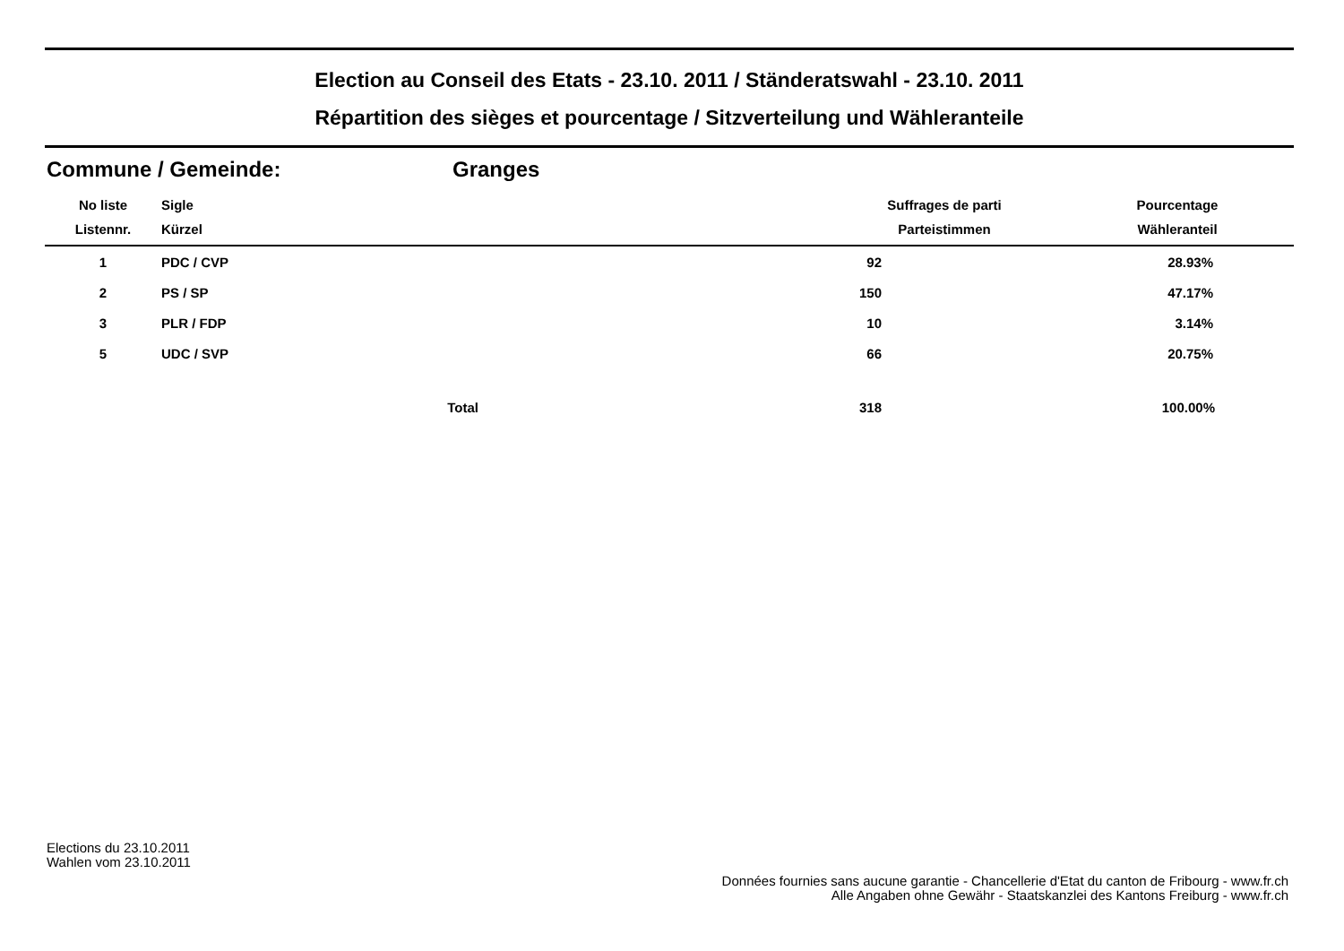Election au Conseil des Etats - 23.10. 2011 / Ständeratswahl - 23.10. 2011
Répartition des sièges et pourcentage / Sitzverteilung und Wähleranteile
Commune / Gemeinde: Granges
| No liste | Sigle | | Suffrages de parti | Pourcentage |
| --- | --- | --- | --- | --- |
| Listennr. | Kürzel | | Parteistimmen | Wähleranteil |
| 1 | PDC / CVP | | 92 | 28.93% |
| 2 | PS / SP | | 150 | 47.17% |
| 3 | PLR / FDP | | 10 | 3.14% |
| 5 | UDC / SVP | | 66 | 20.75% |
| | | Total | 318 | 100.00% |
Elections du 23.10.2011
Wahlen vom 23.10.2011
Données fournies sans aucune garantie - Chancellerie d'Etat du canton de Fribourg - www.fr.ch
Alle Angaben ohne Gewähr - Staatskanzlei des Kantons Freiburg - www.fr.ch